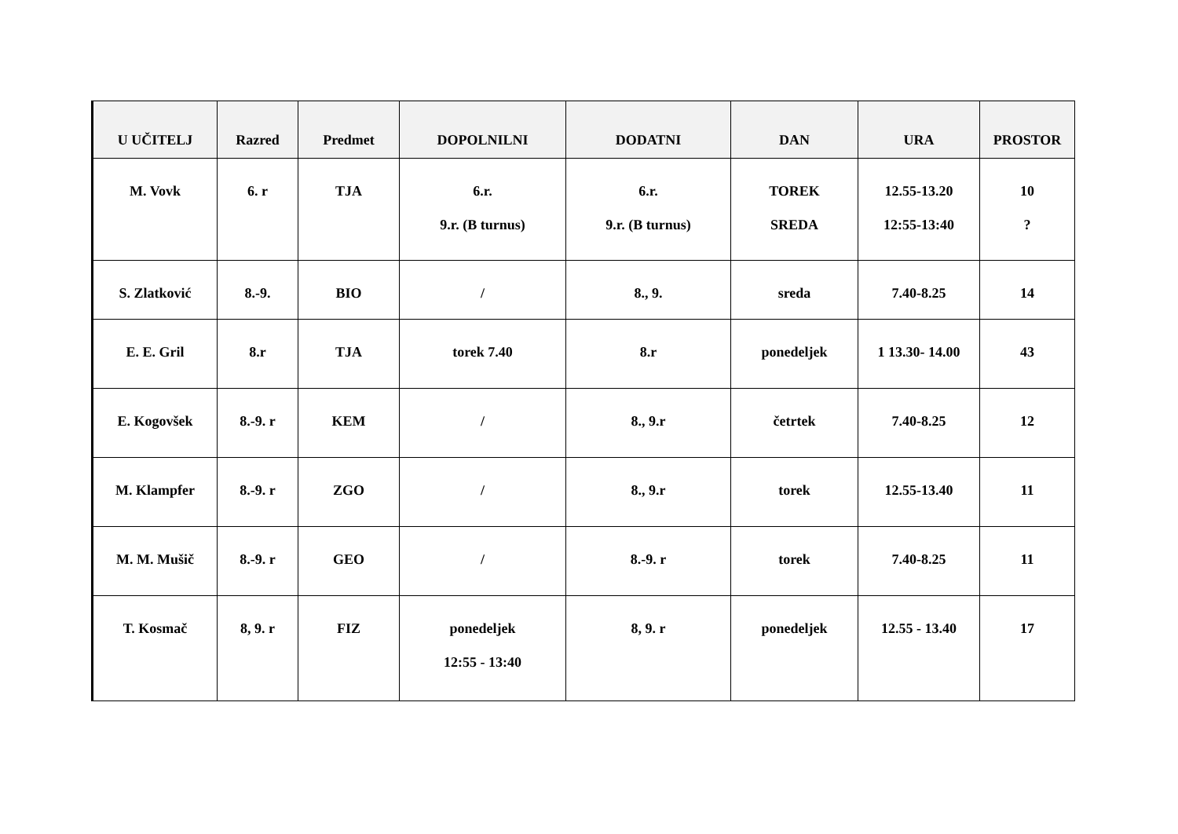| U UČITELJ | Razred | Predmet | DOPOLNILNI | DODATNI | DAN | URA | PROSTOR |
| --- | --- | --- | --- | --- | --- | --- | --- |
| M. Vovk | 6. r | TJA | 6.r. 9.r. (B turnus) | 6.r. 9.r. (B turnus) | TOREK SREDA | 12.55-13.20 12:55-13:40 | 10 ? |
| S. Zlatković | 8.-9. | BIO | / | 8., 9. | sreda | 7.40-8.25 | 14 |
| E. E. Gril | 8.r | TJA | torek 7.40 | 8.r | ponedeljek | 1 13.30- 14.00 | 43 |
| E. Kogovšek | 8.-9. r | KEM | / | 8., 9.r | četrtek | 7.40-8.25 | 12 |
| M. Klampfer | 8.-9. r | ZGO | / | 8., 9.r | torek | 12.55-13.40 | 11 |
| M. M. Mušič | 8.-9. r | GEO | / | 8.-9. r | torek | 7.40-8.25 | 11 |
| T. Kosmač | 8, 9. r | FIZ | ponedeljek 12:55 - 13:40 | 8, 9. r | ponedeljek | 12.55 - 13.40 | 17 |